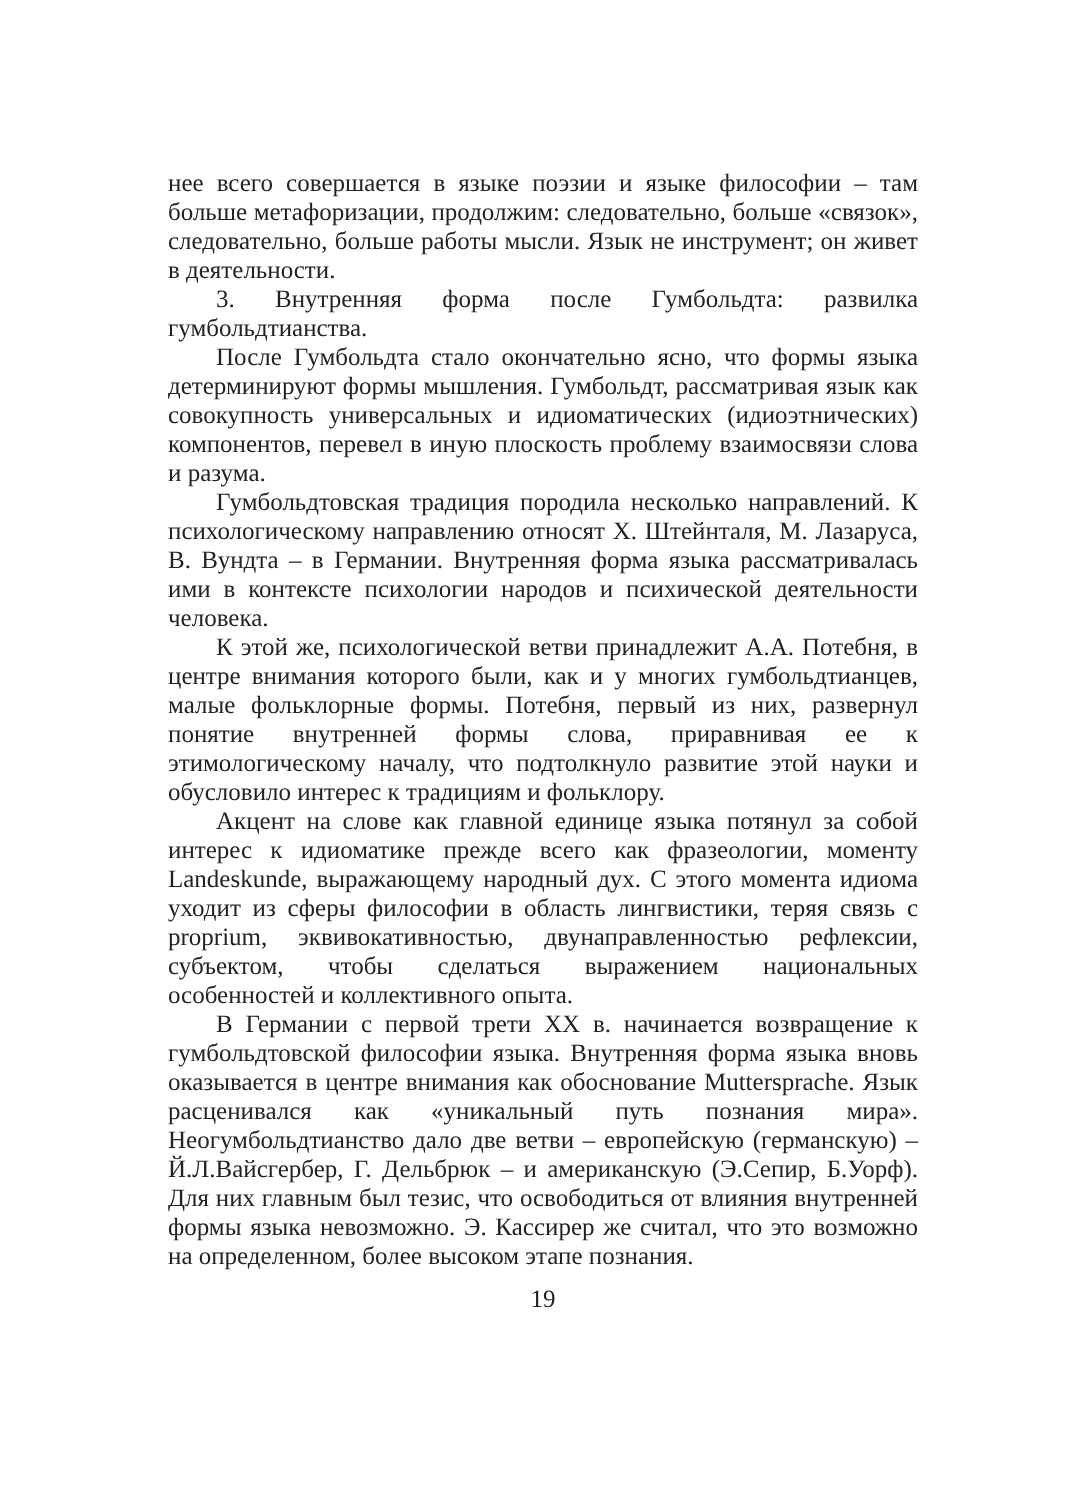нее всего совершается в языке поэзии и языке философии – там больше метафоризации, продолжим: следовательно, больше «связок», следовательно, больше работы мысли. Язык не инструмент; он живет в деятельности.
3. Внутренняя форма после Гумбольдта: развилка гумбольдтианства.
После Гумбольдта стало окончательно ясно, что формы языка детерминируют формы мышления. Гумбольдт, рассматривая язык как совокупность универсальных и идиоматических (идиоэтнических) компонентов, перевел в иную плоскость проблему взаимосвязи слова и разума.
Гумбольдтовская традиция породила несколько направлений. К психологическому направлению относят Х. Штейнталя, М. Лазаруса, В. Вундта – в Германии. Внутренняя форма языка рассматривалась ими в контексте психологии народов и психической деятельности человека.
К этой же, психологической ветви принадлежит А.А. Потебня, в центре внимания которого были, как и у многих гумбольдтианцев, малые фольклорные формы. Потебня, первый из них, развернул понятие внутренней формы слова, приравнивая ее к этимологическому началу, что подтолкнуло развитие этой науки и обусловило интерес к традициям и фольклору.
Акцент на слове как главной единице языка потянул за собой интерес к идиоматике прежде всего как фразеологии, моменту Landeskunde, выражающему народный дух. С этого момента идиома уходит из сферы философии в область лингвистики, теряя связь с proprium, эквивокативностью, двунаправленностью рефлексии, субъектом, чтобы сделаться выражением национальных особенностей и коллективного опыта.
В Германии с первой трети XX в. начинается возвращение к гумбольдтовской философии языка. Внутренняя форма языка вновь оказывается в центре внимания как обоснование Muttersprache. Язык расценивался как «уникальный путь познания мира». Неогумбольдтианство дало две ветви – европейскую (германскую) – Й.Л.Вайсгербер, Г. Дельбрюк – и американскую (Э.Сепир, Б.Уорф). Для них главным был тезис, что освободиться от влияния внутренней формы языка невозможно. Э. Кассирер же считал, что это возможно на определенном, более высоком этапе познания.
19